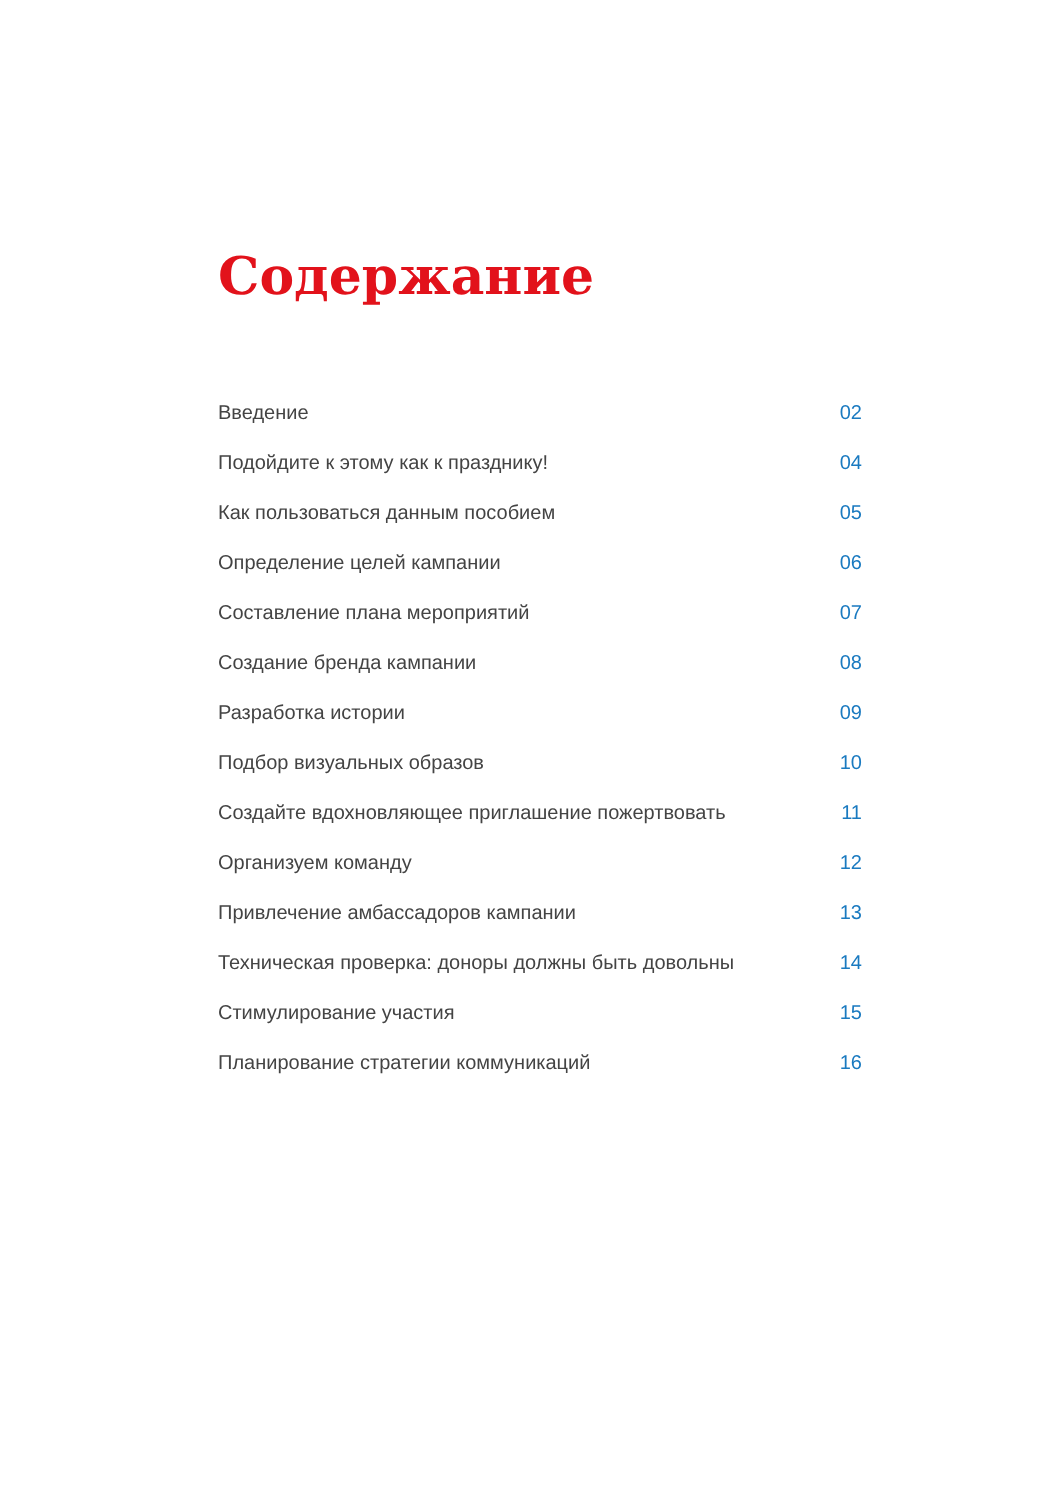Содержание
Введение 02
Подойдите к этому как к празднику! 04
Как пользоваться данным пособием 05
Определение целей кампании 06
Составление плана мероприятий 07
Создание бренда кампании 08
Разработка истории 09
Подбор визуальных образов 10
Создайте вдохновляющее приглашение пожертвовать 11
Организуем команду 12
Привлечение амбассадоров кампании 13
Техническая проверка: доноры должны быть довольны 14
Стимулирование участия 15
Планирование стратегии коммуникаций 16